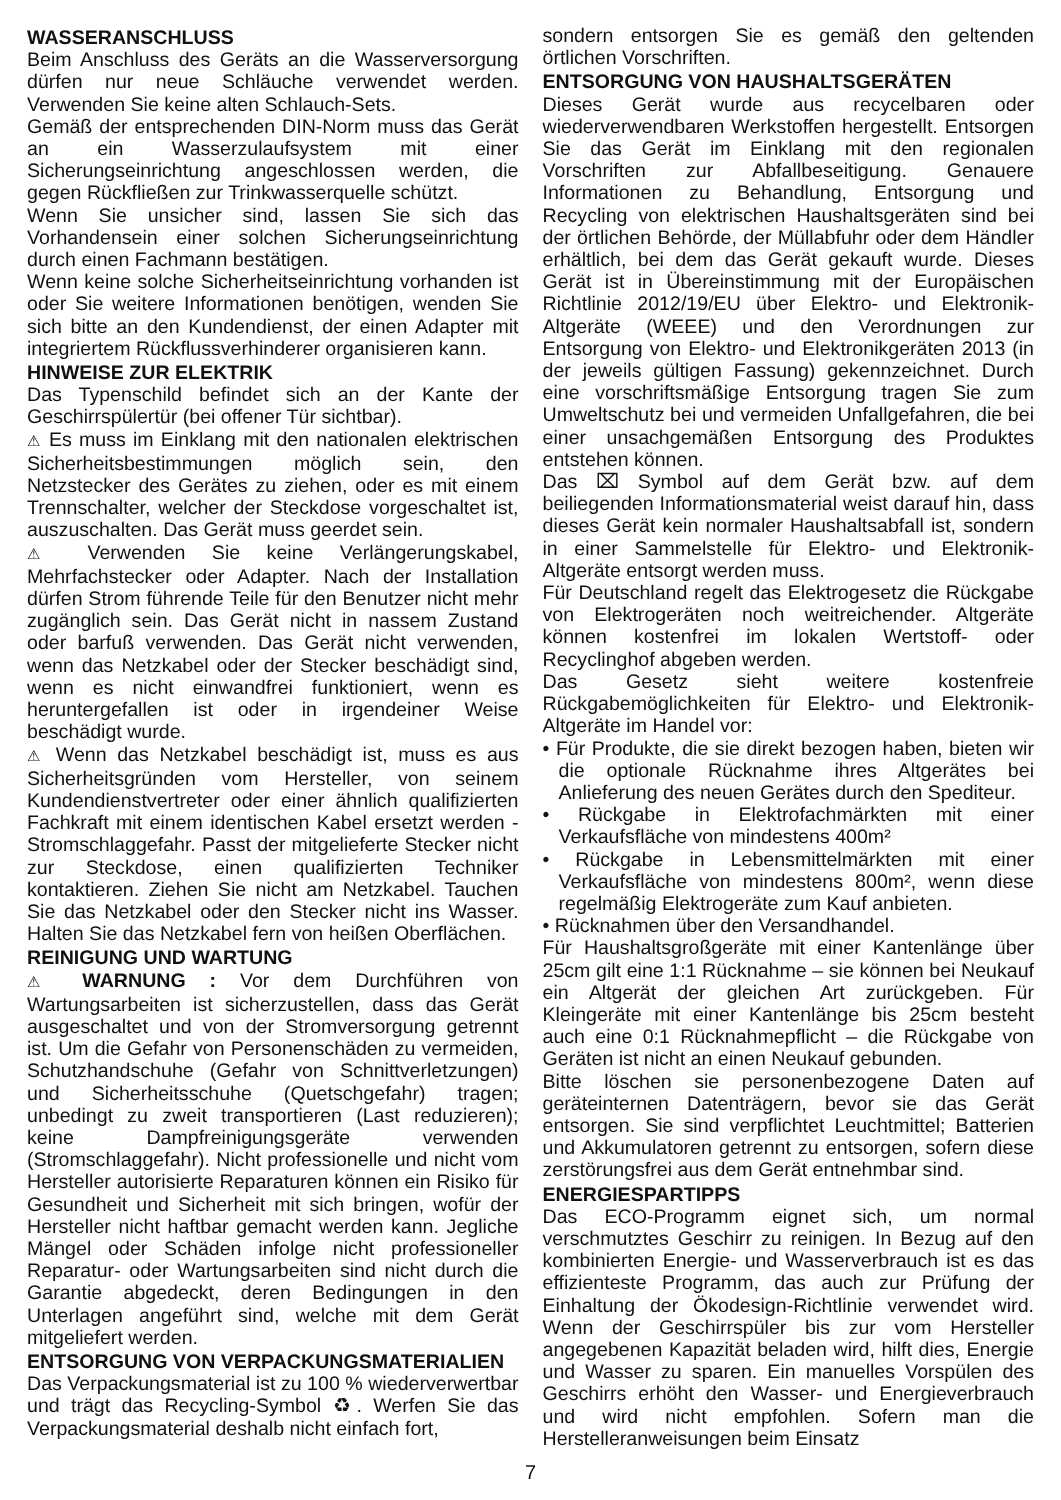WASSERANSCHLUSS
Beim Anschluss des Geräts an die Wasserversorgung dürfen nur neue Schläuche verwendet werden. Verwenden Sie keine alten Schlauch-Sets.
Gemäß der entsprechenden DIN-Norm muss das Gerät an ein Wasserzulaufsystem mit einer Sicherungseinrichtung angeschlossen werden, die gegen Rückfließen zur Trinkwasserquelle schützt.
Wenn Sie unsicher sind, lassen Sie sich das Vorhandensein einer solchen Sicherungseinrichtung durch einen Fachmann bestätigen.
Wenn keine solche Sicherheitseinrichtung vorhanden ist oder Sie weitere Informationen benötigen, wenden Sie sich bitte an den Kundendienst, der einen Adapter mit integriertem Rückflussverhinderer organisieren kann.
HINWEISE ZUR ELEKTRIK
Das Typenschild befindet sich an der Kante der Geschirrspülertür (bei offener Tür sichtbar).
⚠ Es muss im Einklang mit den nationalen elektrischen Sicherheitsbestimmungen möglich sein, den Netzstecker des Gerätes zu ziehen, oder es mit einem Trennschalter, welcher der Steckdose vorgeschaltet ist, auszuschalten. Das Gerät muss geerdet sein.
⚠ Verwenden Sie keine Verlängerungskabel, Mehrfachstecker oder Adapter. Nach der Installation dürfen Strom führende Teile für den Benutzer nicht mehr zugänglich sein. Das Gerät nicht in nassem Zustand oder barfuß verwenden. Das Gerät nicht verwenden, wenn das Netzkabel oder der Stecker beschädigt sind, wenn es nicht einwandfrei funktioniert, wenn es heruntergefallen ist oder in irgendeiner Weise beschädigt wurde.
⚠ Wenn das Netzkabel beschädigt ist, muss es aus Sicherheitsgründen vom Hersteller, von seinem Kundendienstvertreter oder einer ähnlich qualifizierten Fachkraft mit einem identischen Kabel ersetzt werden - Stromschlaggefahr. Passt der mitgelieferte Stecker nicht zur Steckdose, einen qualifizierten Techniker kontaktieren. Ziehen Sie nicht am Netzkabel. Tauchen Sie das Netzkabel oder den Stecker nicht ins Wasser. Halten Sie das Netzkabel fern von heißen Oberflächen.
REINIGUNG UND WARTUNG
⚠ WARNUNG : Vor dem Durchführen von Wartungsarbeiten ist sicherzustellen, dass das Gerät ausgeschaltet und von der Stromversorgung getrennt ist. Um die Gefahr von Personenschäden zu vermeiden, Schutzhandschuhe (Gefahr von Schnittverletzungen) und Sicherheitsschuhe (Quetschgefahr) tragen; unbedingt zu zweit transportieren (Last reduzieren); keine Dampfreinigungsgeräte verwenden (Stromschlaggefahr). Nicht professionelle und nicht vom Hersteller autorisierte Reparaturen können ein Risiko für Gesundheit und Sicherheit mit sich bringen, wofür der Hersteller nicht haftbar gemacht werden kann. Jegliche Mängel oder Schäden infolge nicht professioneller Reparatur- oder Wartungsarbeiten sind nicht durch die Garantie abgedeckt, deren Bedingungen in den Unterlagen angeführt sind, welche mit dem Gerät mitgeliefert werden.
ENTSORGUNG VON VERPACKUNGSMATERIALIEN
Das Verpackungsmaterial ist zu 100 % wiederverwertbar und trägt das Recycling-Symbol ♻. Werfen Sie das Verpackungsmaterial deshalb nicht einfach fort,
sondern entsorgen Sie es gemäß den geltenden örtlichen Vorschriften.
ENTSORGUNG VON HAUSHALTSGERÄTEN
Dieses Gerät wurde aus recycelbaren oder wiederverwendbaren Werkstoffen hergestellt. Entsorgen Sie das Gerät im Einklang mit den regionalen Vorschriften zur Abfallbeseitigung. Genauere Informationen zu Behandlung, Entsorgung und Recycling von elektrischen Haushaltsgeräten sind bei der örtlichen Behörde, der Müllabfuhr oder dem Händler erhältlich, bei dem das Gerät gekauft wurde. Dieses Gerät ist in Übereinstimmung mit der Europäischen Richtlinie 2012/19/EU über Elektro- und Elektronik-Altgeräte (WEEE) und den Verordnungen zur Entsorgung von Elektro- und Elektronikgeräten 2013 (in der jeweils gültigen Fassung) gekennzeichnet. Durch eine vorschriftsmäßige Entsorgung tragen Sie zum Umweltschutz bei und vermeiden Unfallgefahren, die bei einer unsachgemäßen Entsorgung des Produktes entstehen können.
Das ⌧ Symbol auf dem Gerät bzw. auf dem beiliegenden Informationsmaterial weist darauf hin, dass dieses Gerät kein normaler Haushaltsabfall ist, sondern in einer Sammelstelle für Elektro- und Elektronik-Altgeräte entsorgt werden muss.
Für Deutschland regelt das Elektrogesetz die Rückgabe von Elektrogeräten noch weitreichender. Altgeräte können kostenfrei im lokalen Wertstoff- oder Recyclinghof abgeben werden.
Das Gesetz sieht weitere kostenfreie Rückgabemöglichkeiten für Elektro- und Elektronik-Altgeräte im Handel vor:
• Für Produkte, die sie direkt bezogen haben, bieten wir die optionale Rücknahme ihres Altgerätes bei Anlieferung des neuen Gerätes durch den Spediteur.
• Rückgabe in Elektrofachmärkten mit einer Verkaufsfläche von mindestens 400m²
• Rückgabe in Lebensmittelmärkten mit einer Verkaufsfläche von mindestens 800m², wenn diese regelmäßig Elektrogeräte zum Kauf anbieten.
• Rücknahmen über den Versandhandel.
Für Haushaltsgroßgeräte mit einer Kantenlänge über 25cm gilt eine 1:1 Rücknahme – sie können bei Neukauf ein Altgerät der gleichen Art zurückgeben. Für Kleingeräte mit einer Kantenlänge bis 25cm besteht auch eine 0:1 Rücknahmepflicht – die Rückgabe von Geräten ist nicht an einen Neukauf gebunden.
Bitte löschen sie personenbezogene Daten auf geräteinternen Datenträgern, bevor sie das Gerät entsorgen. Sie sind verpflichtet Leuchtmittel; Batterien und Akkumulatoren getrennt zu entsorgen, sofern diese zerstörungsfrei aus dem Gerät entnehmbar sind.
ENERGIESPARTIPPS
Das ECO-Programm eignet sich, um normal verschmutztes Geschirr zu reinigen. In Bezug auf den kombinierten Energie- und Wasserverbrauch ist es das effizienteste Programm, das auch zur Prüfung der Einhaltung der Ökodesign-Richtlinie verwendet wird. Wenn der Geschirrspüler bis zur vom Hersteller angegebenen Kapazität beladen wird, hilft dies, Energie und Wasser zu sparen. Ein manuelles Vorspülen des Geschirrs erhöht den Wasser- und Energieverbrauch und wird nicht empfohlen. Sofern man die Herstelleranweisungen beim Einsatz
7